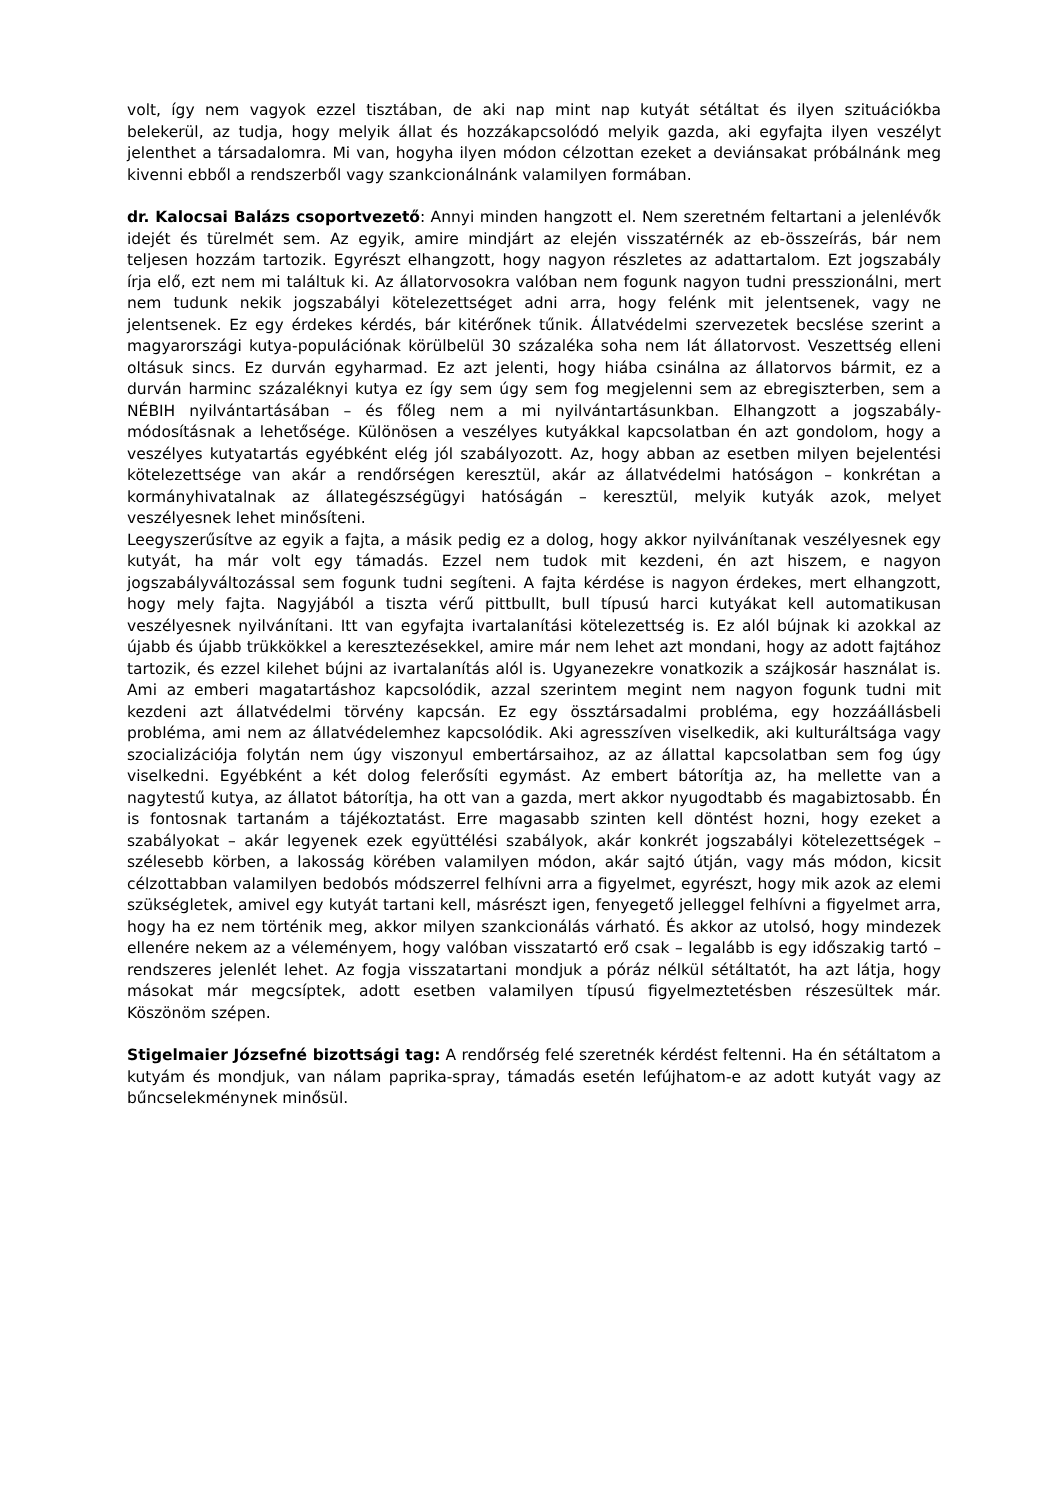volt, így nem vagyok ezzel tisztában, de aki nap mint nap kutyát sétáltat és ilyen szituációkba belekerül, az tudja, hogy melyik állat és hozzákapcsolódó melyik gazda, aki egyfajta ilyen veszélyt jelenthet a társadalomra. Mi van, hogyha ilyen módon célzottan ezeket a deviánsakat próbálnánk meg kivenni ebből a rendszerből vagy szankcionálnánk valamilyen formában.
dr. Kalocsai Balázs csoportvezető: Annyi minden hangzott el. Nem szeretném feltartani a jelenlévők idejét és türelmét sem. Az egyik, amire mindjárt az elején visszatérnék az eb-összeírás, bár nem teljesen hozzám tartozik. Egyrészt elhangzott, hogy nagyon részletes az adattartalom. Ezt jogszabály írja elő, ezt nem mi találtuk ki. Az állatorvosokra valóban nem fogunk nagyon tudni presszionálni, mert nem tudunk nekik jogszabályi kötelezettséget adni arra, hogy felénk mit jelentsenek, vagy ne jelentsenek. Ez egy érdekes kérdés, bár kitérőnek tűnik. Állatvédelmi szervezetek becslése szerint a magyarországi kutya-populációnak körülbelül 30 százaléka soha nem lát állatorvost. Veszettség elleni oltásuk sincs. Ez durván egyharmad. Ez azt jelenti, hogy hiába csinálna az állatorvos bármit, ez a durván harminc százaléknyi kutya ez így sem úgy sem fog megjelenni sem az ebregiszterben, sem a NÉBIH nyilvántartásában – és főleg nem a mi nyilvántartásunkban. Elhangzott a jogszabály-módosításnak a lehetősége. Különösen a veszélyes kutyákkal kapcsolatban én azt gondolom, hogy a veszélyes kutyatartás egyébként elég jól szabályozott. Az, hogy abban az esetben milyen bejelentési kötelezettsége van akár a rendőrségen keresztül, akár az állatvédelmi hatóságon – konkrétan a kormányhivatalnak az állategészségügyi hatóságán – keresztül, melyik kutyák azok, melyet veszélyesnek lehet minősíteni.
Leegyszerűsítve az egyik a fajta, a másik pedig ez a dolog, hogy akkor nyilvánítanak veszélyesnek egy kutyát, ha már volt egy támadás. Ezzel nem tudok mit kezdeni, én azt hiszem, e nagyon jogszabályváltozással sem fogunk tudni segíteni. A fajta kérdése is nagyon érdekes, mert elhangzott, hogy mely fajta. Nagyjából a tiszta vérű pittbullt, bull típusú harci kutyákat kell automatikusan veszélyesnek nyilvánítani. Itt van egyfajta ivartalanítási kötelezettség is. Ez alól bújnak ki azokkal az újabb és újabb trükkökkel a keresztezésekkel, amire már nem lehet azt mondani, hogy az adott fajtához tartozik, és ezzel kilehet bújni az ivartalanítás alól is. Ugyanezekre vonatkozik a szájkosár használat is. Ami az emberi magatartáshoz kapcsolódik, azzal szerintem megint nem nagyon fogunk tudni mit kezdeni azt állatvédelmi törvény kapcsán. Ez egy össztársadalmi probléma, egy hozzáállásbeli probléma, ami nem az állatvédelemhez kapcsolódik. Aki agresszíven viselkedik, aki kulturáltsága vagy szocializációja folytán nem úgy viszonyul embertársaihoz, az az állattal kapcsolatban sem fog úgy viselkedni. Egyébként a két dolog felerősíti egymást. Az embert bátorítja az, ha mellette van a nagytestű kutya, az állatot bátorítja, ha ott van a gazda, mert akkor nyugodtabb és magabiztosabb. Én is fontosnak tartanám a tájékoztatást. Erre magasabb szinten kell döntést hozni, hogy ezeket a szabályokat – akár legyenek ezek együttélési szabályok, akár konkrét jogszabályi kötelezettségek – szélesebb körben, a lakosság körében valamilyen módon, akár sajtó útján, vagy más módon, kicsit célzottabban valamilyen bedobós módszerrel felhívni arra a figyelmet, egyrészt, hogy mik azok az elemi szükségletek, amivel egy kutyát tartani kell, másrészt igen, fenyegető jelleggel felhívni a figyelmet arra, hogy ha ez nem történik meg, akkor milyen szankcionálás várható. És akkor az utolsó, hogy mindezek ellenére nekem az a véleményem, hogy valóban visszatartó erő csak – legalább is egy időszakig tartó – rendszeres jelenlét lehet. Az fogja visszatartani mondjuk a póráz nélkül sétáltatót, ha azt látja, hogy másokat már megcsíptek, adott esetben valamilyen típusú figyelmeztetésben részesültek már. Köszönöm szépen.
Stigelmaier Józsefné bizottsági tag: A rendőrség felé szeretnék kérdést feltenni. Ha én sétáltatom a kutyám és mondjuk, van nálam paprika-spray, támadás esetén lefújhatom-e az adott kutyát vagy az bűncselekménynek minősül.